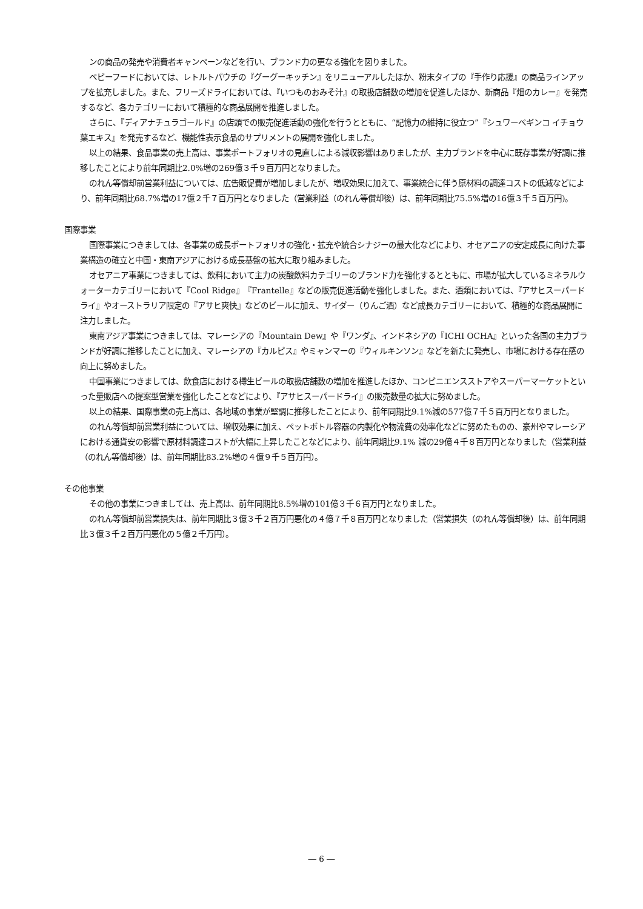ンの商品の発売や消費者キャンペーンなどを行い、ブランド力の更なる強化を図りました。
ベビーフードにおいては、レトルトパウチの『グーグーキッチン』をリニューアルしたほか、粉末タイプの『手作り応援』の商品ラインアップを拡充しました。また、フリーズドライにおいては、『いつものおみそ汁』の取扱店舗数の増加を促進したほか、新商品『畑のカレー』を発売するなど、各カテゴリーにおいて積極的な商品展開を推進しました。
さらに、『ディアナチュラゴールド』の店頭での販売促進活動の強化を行うとともに、“記憶力の維持に役立つ”『シュワーベギンコ イチョウ葉エキス』を発売するなど、機能性表示食品のサプリメントの展開を強化しました。
以上の結果、食品事業の売上高は、事業ポートフォリオの見直しによる減収影響はありましたが、主力ブランドを中心に既存事業が好調に推移したことにより前年同期比2.0%増の269億３千９百万円となりました。
のれん等償却前営業利益については、広告販促費が増加しましたが、増収効果に加えて、事業統合に伴う原材料の調達コストの低減などにより、前年同期比68.7%増の17億２千７百万円となりました（営業利益（のれん等償却後）は、前年同期比75.5%増の16億３千５百万円)。
国際事業
国際事業につきましては、各事業の成長ポートフォリオの強化・拡充や統合シナジーの最大化などにより、オセアニアの安定成長に向けた事業構造の確立と中国・東南アジアにおける成長基盤の拡大に取り組みました。
オセアニア事業につきましては、飲料において主力の炭酸飲料カテゴリーのブランド力を強化するとともに、市場が拡大しているミネラルウォーターカテゴリーにおいて『Cool Ridge』『Frantelle』などの販売促進活動を強化しました。また、酒類においては、『アサヒスーパードライ』やオーストラリア限定の『アサヒ爽快』などのビールに加え、サイダー（りんご酒）など成長カテゴリーにおいて、積極的な商品展開に注力しました。
東南アジア事業につきましては、マレーシアの『Mountain Dew』や『ワンダ』、インドネシアの『ICHI OCHA』といった各国の主力ブランドが好調に推移したことに加え、マレーシアの『カルピス』やミャンマーの『ウィルキンソン』などを新たに発売し、市場における存在感の向上に努めました。
中国事業につきましては、飲食店における樽生ビールの取扱店舗数の増加を推進したほか、コンビニエンスストアやスーパーマーケットといった量販店への提案型営業を強化したことなどにより、『アサヒスーパードライ』の販売数量の拡大に努めました。
以上の結果、国際事業の売上高は、各地域の事業が堅調に推移したことにより、前年同期比9.1%減の577億７千５百万円となりました。
のれん等償却前営業利益については、増収効果に加え、ペットボトル容器の内製化や物流費の効率化などに努めたものの、豪州やマレーシアにおける通貨安の影響で原材料調達コストが大幅に上昇したことなどにより、前年同期比9.1% 減の29億４千８百万円となりました（営業利益（のれん等償却後）は、前年同期比83.2%増の４億９千５百万円）。
その他事業
その他の事業につきましては、売上高は、前年同期比8.5%増の101億３千６百万円となりました。
のれん等償却前営業損失は、前年同期比３億３千２百万円悪化の４億７千８百万円となりました（営業損失（のれん等償却後）は、前年同期比３億３千２百万円悪化の５億２千万円）。
― 6 ―